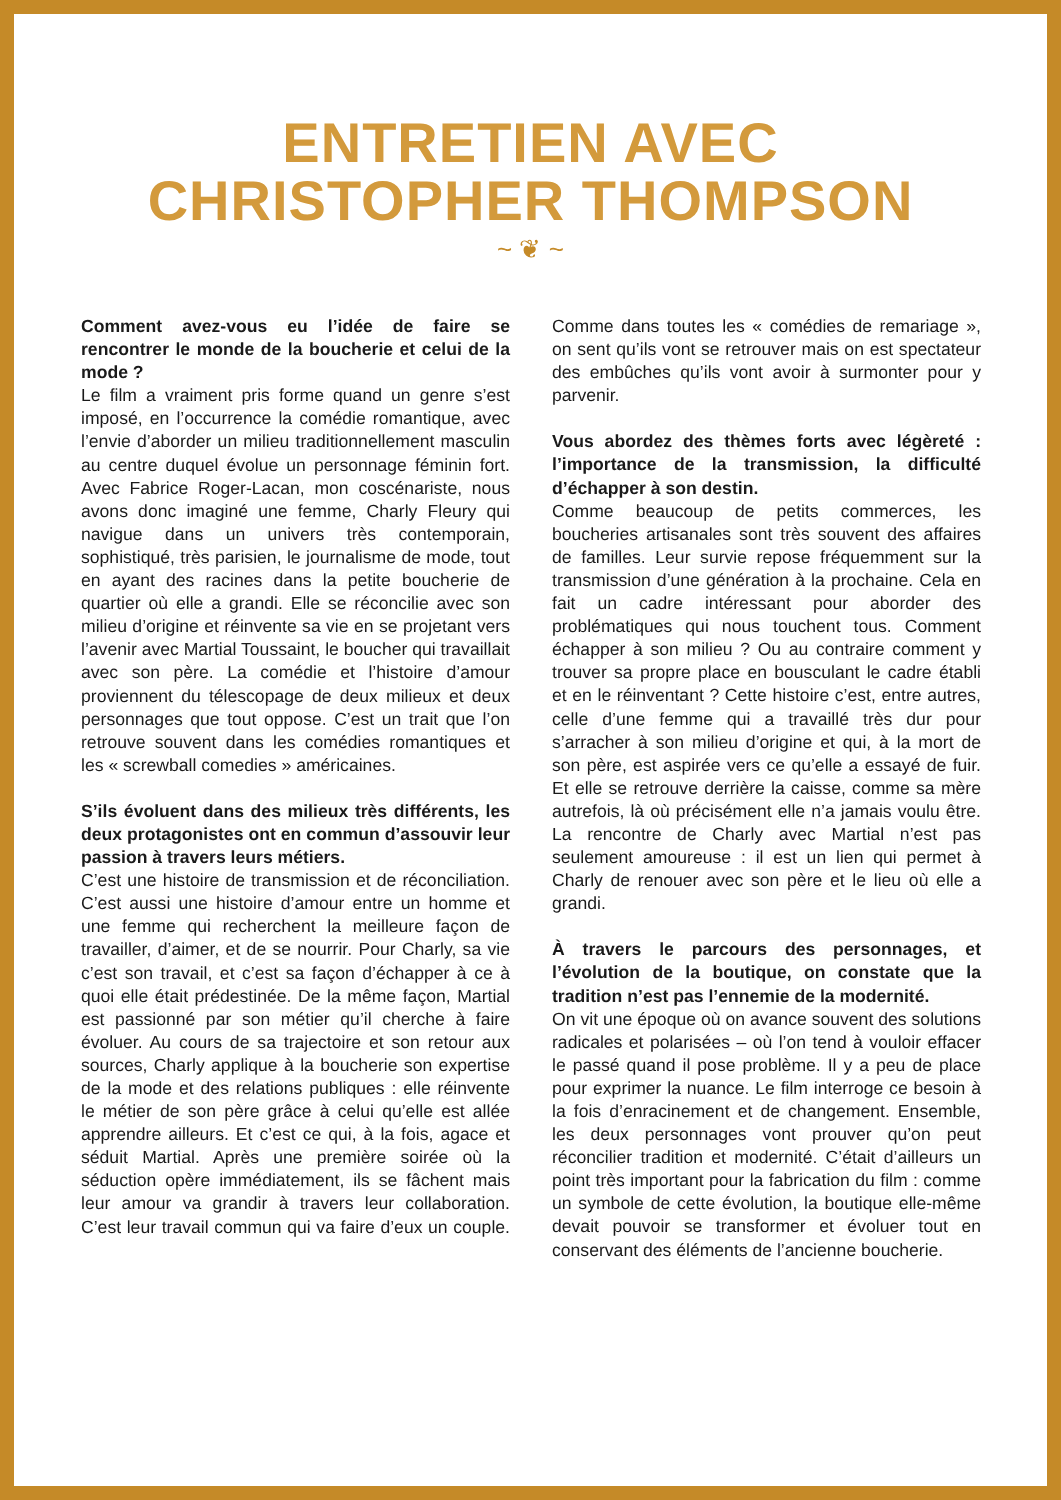ENTRETIEN AVEC
CHRISTOPHER THOMPSON
~ ❦ ~
Comment avez-vous eu l’idée de faire se rencontrer le monde de la boucherie et celui de la mode ?
Le film a vraiment pris forme quand un genre s’est imposé, en l’occurrence la comédie romantique, avec l’envie d’aborder un milieu traditionnellement masculin au centre duquel évolue un personnage féminin fort. Avec Fabrice Roger-Lacan, mon coscénariste, nous avons donc imaginé une femme, Charly Fleury qui navigue dans un univers très contemporain, sophistiqué, très parisien, le journalisme de mode, tout en ayant des racines dans la petite boucherie de quartier où elle a grandi. Elle se réconcilie avec son milieu d’origine et réinvente sa vie en se projetant vers l’avenir avec Martial Toussaint, le boucher qui travaillait avec son père. La comédie et l’histoire d’amour proviennent du télescopage de deux milieux et deux personnages que tout oppose. C’est un trait que l’on retrouve souvent dans les comédies romantiques et les « screwball comedies » américaines.
S’ils évoluent dans des milieux très différents, les deux protagonistes ont en commun d’assouvir leur passion à travers leurs métiers.
C’est une histoire de transmission et de réconciliation. C’est aussi une histoire d’amour entre un homme et une femme qui recherchent la meilleure façon de travailler, d’aimer, et de se nourrir. Pour Charly, sa vie c’est son travail, et c’est sa façon d’échapper à ce à quoi elle était prédestinée. De la même façon, Martial est passionné par son métier qu’il cherche à faire évoluer. Au cours de sa trajectoire et son retour aux sources, Charly applique à la boucherie son expertise de la mode et des relations publiques : elle réinvente le métier de son père grâce à celui qu’elle est allée apprendre ailleurs. Et c’est ce qui, à la fois, agace et séduit Martial. Après une première soirée où la séduction opère immédiatement, ils se fâchent mais leur amour va grandir à travers leur collaboration. C’est leur travail commun qui va faire d’eux un couple. Comme dans toutes les « comédies de remariage », on sent qu’ils vont se retrouver mais on est spectateur des embûches qu’ils vont avoir à surmonter pour y parvenir.
Vous abordez des thèmes forts avec légèreté : l’importance de la transmission, la difficulté d’échapper à son destin.
Comme beaucoup de petits commerces, les boucheries artisanales sont très souvent des affaires de familles. Leur survie repose fréquemment sur la transmission d’une génération à la prochaine. Cela en fait un cadre intéressant pour aborder des problématiques qui nous touchent tous. Comment échapper à son milieu ? Ou au contraire comment y trouver sa propre place en bousculant le cadre établi et en le réinventant ? Cette histoire c’est, entre autres, celle d’une femme qui a travaillé très dur pour s’arracher à son milieu d’origine et qui, à la mort de son père, est aspirée vers ce qu’elle a essayé de fuir. Et elle se retrouve derrière la caisse, comme sa mère autrefois, là où précisément elle n’a jamais voulu être. La rencontre de Charly avec Martial n’est pas seulement amoureuse : il est un lien qui permet à Charly de renouer avec son père et le lieu où elle a grandi.
À travers le parcours des personnages, et l’évolution de la boutique, on constate que la tradition n’est pas l’ennemie de la modernité.
On vit une époque où on avance souvent des solutions radicales et polarisées – où l’on tend à vouloir effacer le passé quand il pose problème. Il y a peu de place pour exprimer la nuance. Le film interroge ce besoin à la fois d’enracinement et de changement. Ensemble, les deux personnages vont prouver qu’on peut réconcilier tradition et modernité. C’était d’ailleurs un point très important pour la fabrication du film : comme un symbole de cette évolution, la boutique elle-même devait pouvoir se transformer et évoluer tout en conservant des éléments de l’ancienne boucherie.